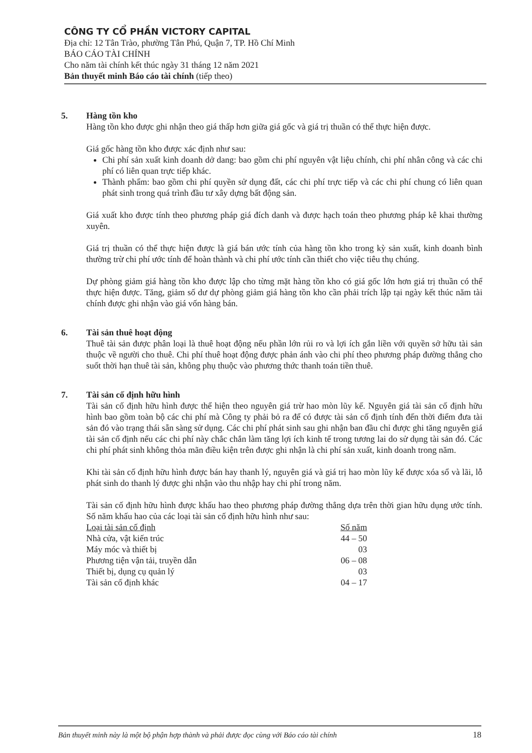CÔNG TY CỔ PHẦN VICTORY CAPITAL
Địa chỉ: 12 Tân Trào, phường Tân Phú, Quận 7, TP. Hồ Chí Minh
BÁO CÁO TÀI CHÍNH
Cho năm tài chính kết thúc ngày 31 tháng 12 năm 2021
Bản thuyết minh Báo cáo tài chính (tiếp theo)
5. Hàng tồn kho
Hàng tồn kho được ghi nhận theo giá thấp hơn giữa giá gốc và giá trị thuần có thể thực hiện được.
Giá gốc hàng tồn kho được xác định như sau:
Chi phí sản xuất kinh doanh dở dang: bao gồm chi phí nguyên vật liệu chính, chi phí nhân công và các chi phí có liên quan trực tiếp khác.
Thành phẩm: bao gồm chi phí quyền sử dụng đất, các chi phí trực tiếp và các chi phí chung có liên quan phát sinh trong quá trình đầu tư xây dựng bất động sản.
Giá xuất kho được tính theo phương pháp giá đích danh và được hạch toán theo phương pháp kê khai thường xuyên.
Giá trị thuần có thể thực hiện được là giá bán ước tính của hàng tồn kho trong kỳ sản xuất, kinh doanh bình thường trừ chi phí ước tính để hoàn thành và chi phí ước tính cần thiết cho việc tiêu thụ chúng.
Dự phòng giảm giá hàng tồn kho được lập cho từng mặt hàng tồn kho có giá gốc lớn hơn giá trị thuần có thể thực hiện được. Tăng, giảm số dư dự phòng giảm giá hàng tồn kho cần phải trích lập tại ngày kết thúc năm tài chính được ghi nhận vào giá vốn hàng bán.
6. Tài sản thuê hoạt động
Thuê tài sản được phân loại là thuê hoạt động nếu phần lớn rủi ro và lợi ích gắn liền với quyền sở hữu tài sản thuộc về người cho thuê. Chi phí thuê hoạt động được phản ánh vào chi phí theo phương pháp đường thẳng cho suốt thời hạn thuê tài sản, không phụ thuộc vào phương thức thanh toán tiền thuê.
7. Tài sản cố định hữu hình
Tài sản cố định hữu hình được thể hiện theo nguyên giá trừ hao mòn lũy kế. Nguyên giá tài sản cố định hữu hình bao gồm toàn bộ các chi phí mà Công ty phải bỏ ra để có được tài sản cố định tính đến thời điểm đưa tài sản đó vào trạng thái sẵn sàng sử dụng. Các chi phí phát sinh sau ghi nhận ban đầu chỉ được ghi tăng nguyên giá tài sản cố định nếu các chi phí này chắc chắn làm tăng lợi ích kinh tế trong tương lai do sử dụng tài sản đó. Các chi phí phát sinh không thỏa mãn điều kiện trên được ghi nhận là chi phí sản xuất, kinh doanh trong năm.
Khi tài sản cố định hữu hình được bán hay thanh lý, nguyên giá và giá trị hao mòn lũy kế được xóa sổ và lãi, lỗ phát sinh do thanh lý được ghi nhận vào thu nhập hay chi phí trong năm.
Tài sản cố định hữu hình được khấu hao theo phương pháp đường thẳng dựa trên thời gian hữu dụng ước tính. Số năm khấu hao của các loại tài sản cố định hữu hình như sau:
| Loại tài sản cố định | Số năm |
| --- | --- |
| Nhà cửa, vật kiến trúc | 44 – 50 |
| Máy móc và thiết bị | 03 |
| Phương tiện vận tải, truyền dẫn | 06 – 08 |
| Thiết bị, dụng cụ quản lý | 03 |
| Tài sản cố định khác | 04 – 17 |
Bản thuyết minh này là một bộ phận hợp thành và phải được đọc cùng với Báo cáo tài chính 18